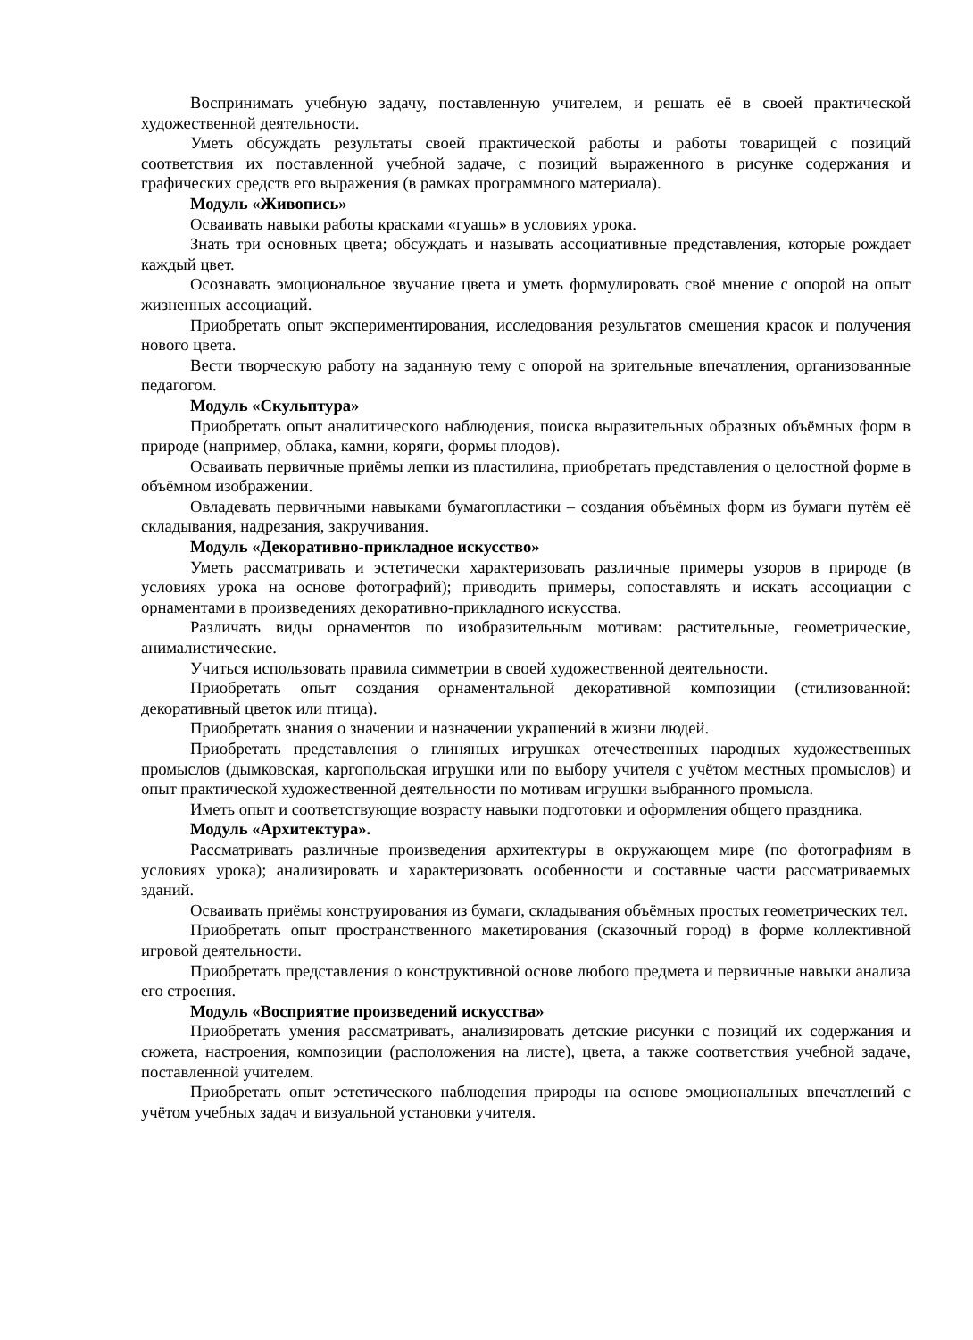Воспринимать учебную задачу, поставленную учителем, и решать её в своей практической художественной деятельности.
Уметь обсуждать результаты своей практической работы и работы товарищей с позиций соответствия их поставленной учебной задаче, с позиций выраженного в рисунке содержания и графических средств его выражения (в рамках программного материала).
Модуль «Живопись»
Осваивать навыки работы красками «гуашь» в условиях урока.
Знать три основных цвета; обсуждать и называть ассоциативные представления, которые рождает каждый цвет.
Осознавать эмоциональное звучание цвета и уметь формулировать своё мнение с опорой на опыт жизненных ассоциаций.
Приобретать опыт экспериментирования, исследования результатов смешения красок и получения нового цвета.
Вести творческую работу на заданную тему с опорой на зрительные впечатления, организованные педагогом.
Модуль «Скульптура»
Приобретать опыт аналитического наблюдения, поиска выразительных образных объёмных форм в природе (например, облака, камни, коряги, формы плодов).
Осваивать первичные приёмы лепки из пластилина, приобретать представления о целостной форме в объёмном изображении.
Овладевать первичными навыками бумагопластики – создания объёмных форм из бумаги путём её складывания, надрезания, закручивания.
Модуль «Декоративно-прикладное искусство»
Уметь рассматривать и эстетически характеризовать различные примеры узоров в природе (в условиях урока на основе фотографий); приводить примеры, сопоставлять и искать ассоциации с орнаментами в произведениях декоративно-прикладного искусства.
Различать виды орнаментов по изобразительным мотивам: растительные, геометрические, анималистические.
Учиться использовать правила симметрии в своей художественной деятельности.
Приобретать опыт создания орнаментальной декоративной композиции (стилизованной: декоративный цветок или птица).
Приобретать знания о значении и назначении украшений в жизни людей.
Приобретать представления о глиняных игрушках отечественных народных художественных промыслов (дымковская, каргопольская игрушки или по выбору учителя с учётом местных промыслов) и опыт практической художественной деятельности по мотивам игрушки выбранного промысла.
Иметь опыт и соответствующие возрасту навыки подготовки и оформления общего праздника.
Модуль «Архитектура».
Рассматривать различные произведения архитектуры в окружающем мире (по фотографиям в условиях урока); анализировать и характеризовать особенности и составные части рассматриваемых зданий.
Осваивать приёмы конструирования из бумаги, складывания объёмных простых геометрических тел.
Приобретать опыт пространственного макетирования (сказочный город) в форме коллективной игровой деятельности.
Приобретать представления о конструктивной основе любого предмета и первичные навыки анализа его строения.
Модуль «Восприятие произведений искусства»
Приобретать умения рассматривать, анализировать детские рисунки с позиций их содержания и сюжета, настроения, композиции (расположения на листе), цвета, а также соответствия учебной задаче, поставленной учителем.
Приобретать опыт эстетического наблюдения природы на основе эмоциональных впечатлений с учётом учебных задач и визуальной установки учителя.